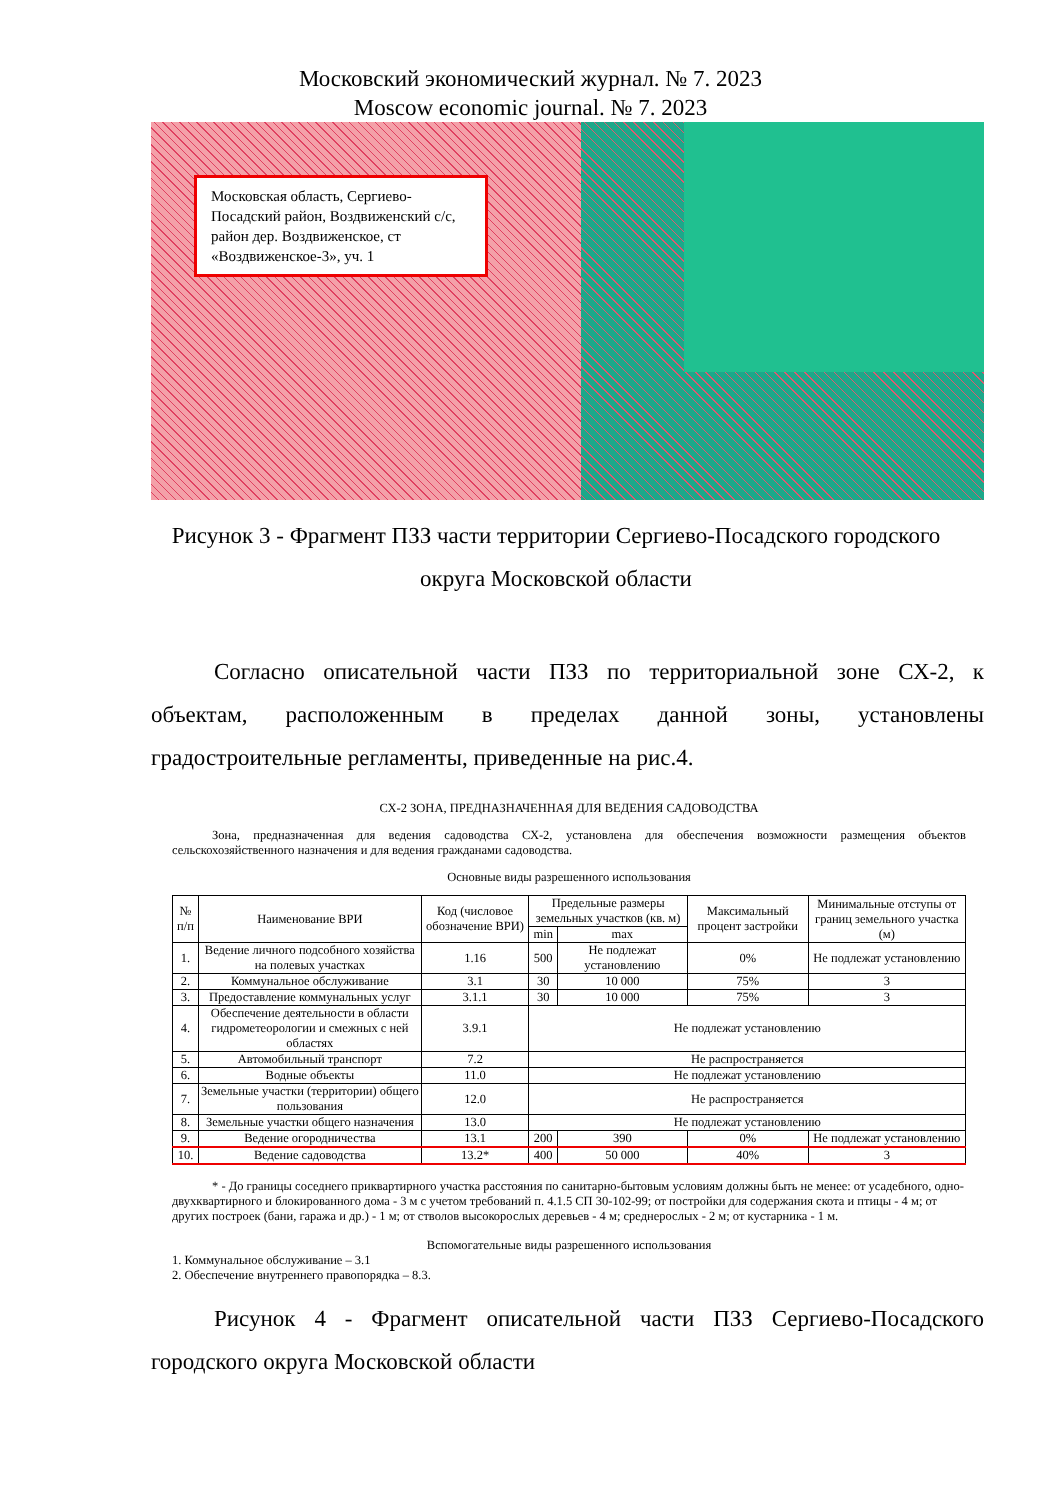Московский экономический журнал. № 7. 2023
Moscow economic journal. № 7. 2023
Московская область, Сергиево-Посадский район, Воздвиженский с/с, район дер. Воздвиженское, ст «Воздвиженское-3», уч. 1
Рисунок 3 - Фрагмент ПЗЗ части территории Сергиево-Посадского городского округа Московской области
Согласно описательной части ПЗЗ по территориальной зоне СХ-2, к объектам, расположенным в пределах данной зоны, установлены градостроительные регламенты, приведенные на рис.4.
СХ-2 ЗОНА, ПРЕДНАЗНАЧЕННАЯ ДЛЯ ВЕДЕНИЯ САДОВОДСТВА
Зона, предназначенная для ведения садоводства СХ-2, установлена для обеспечения возможности размещения объектов сельскохозяйственного назначения и для ведения гражданами садоводства.
Основные виды разрешенного использования
| № п/п | Наименование ВРИ | Код (числовое обозначение ВРИ) | Предельные размеры земельных участков (кв. м) | | Максимальный процент застройки | Минимальные отступы от границ земельного участка (м) |
| --- | --- | --- | --- | --- | --- | --- |
| | | | min | max | | |
| 1. | Ведение личного подсобного хозяйства на полевых участках | 1.16 | 500 | Не подлежат установлению | 0% | Не подлежат установлению |
| 2. | Коммунальное обслуживание | 3.1 | 30 | 10 000 | 75% | 3 |
| 3. | Предоставление коммунальных услуг | 3.1.1 | 30 | 10 000 | 75% | 3 |
| 4. | Обеспечение деятельности в области гидрометеорологии и смежных с ней областях | 3.9.1 | Не подлежат установлению | | | |
| 5. | Автомобильный транспорт | 7.2 | Не распространяется | | | |
| 6. | Водные объекты | 11.0 | Не подлежат установлению | | | |
| 7. | Земельные участки (территории) общего пользования | 12.0 | Не распространяется | | | |
| 8. | Земельные участки общего назначения | 13.0 | Не подлежат установлению | | | |
| 9. | Ведение огородничества | 13.1 | 200 | 390 | 0% | Не подлежат установлению |
| 10. | Ведение садоводства | 13.2* | 400 | 50 000 | 40% | 3 |
* - До границы соседнего приквартирного участка расстояния по санитарно-бытовым условиям должны быть не менее: от усадебного, одно-двухквартирного и блокированного дома - 3 м с учетом требований п. 4.1.5 СП 30-102-99; от постройки для содержания скота и птицы - 4 м; от других построек (бани, гаража и др.) - 1 м; от стволов высокорослых деревьев - 4 м; среднерослых - 2 м; от кустарника - 1 м.
Вспомогательные виды разрешенного использования
1. Коммунальное обслуживание – 3.1
2. Обеспечение внутреннего правопорядка – 8.3.
Рисунок 4 - Фрагмент описательной части ПЗЗ Сергиево-Посадского городского округа Московской области